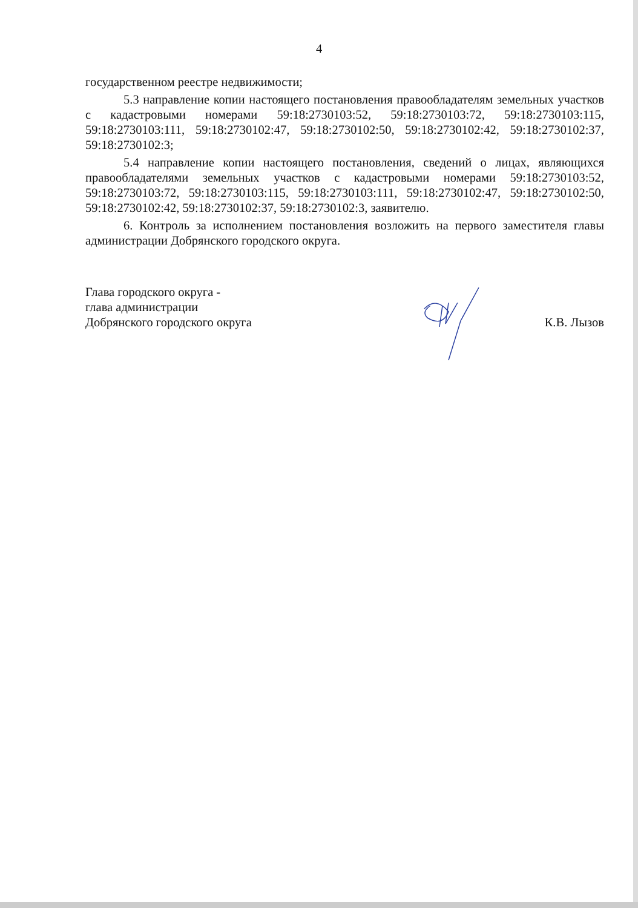4
государственном реестре недвижимости;
5.3 направление копии настоящего постановления правообладателям земельных участков с кадастровыми номерами 59:18:2730103:52, 59:18:2730103:72, 59:18:2730103:115, 59:18:2730103:111, 59:18:2730102:47, 59:18:2730102:50, 59:18:2730102:42, 59:18:2730102:37, 59:18:2730102:3;
5.4 направление копии настоящего постановления, сведений о лицах, являющихся правообладателями земельных участков с кадастровыми номерами 59:18:2730103:52, 59:18:2730103:72, 59:18:2730103:115, 59:18:2730103:111, 59:18:2730102:47, 59:18:2730102:50, 59:18:2730102:42, 59:18:2730102:37, 59:18:2730102:3, заявителю.
6. Контроль за исполнением постановления возложить на первого заместителя главы администрации Добрянского городского округа.
Глава городского округа -
глава администрации
Добрянского городского округа
К.В. Лызов